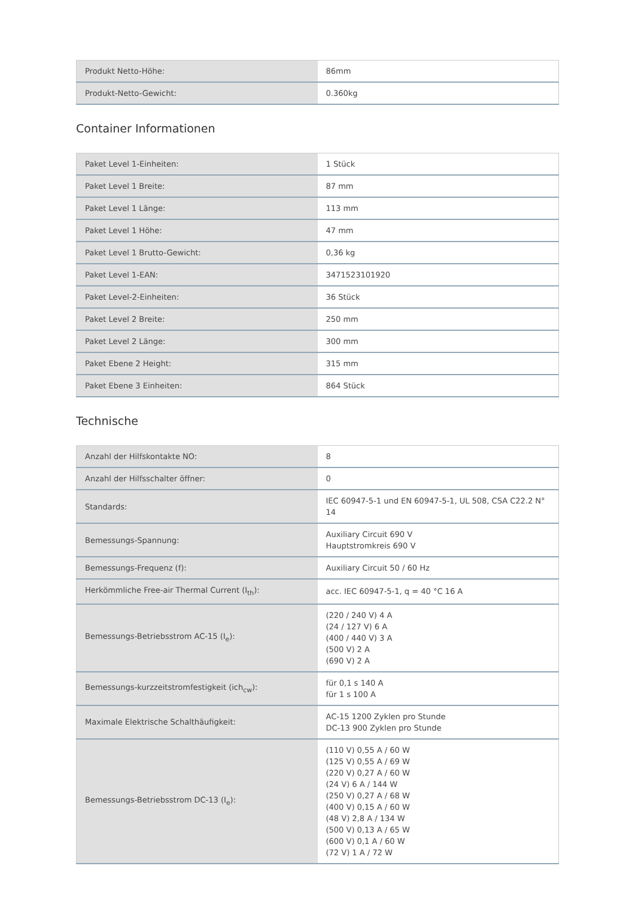| Produkt Netto-Höhe: | 86mm |
| Produkt-Netto-Gewicht: | 0.360kg |
Container Informationen
| Paket Level 1-Einheiten: | 1 Stück |
| Paket Level 1 Breite: | 87 mm |
| Paket Level 1 Länge: | 113 mm |
| Paket Level 1 Höhe: | 47 mm |
| Paket Level 1 Brutto-Gewicht: | 0,36 kg |
| Paket Level 1-EAN: | 3471523101920 |
| Paket Level-2-Einheiten: | 36 Stück |
| Paket Level 2 Breite: | 250 mm |
| Paket Level 2 Länge: | 300 mm |
| Paket Ebene 2 Height: | 315 mm |
| Paket Ebene 3 Einheiten: | 864 Stück |
Technische
| Anzahl der Hilfskontakte NO: | 8 |
| Anzahl der Hilfsschalter öffner: | 0 |
| Standards: | IEC 60947-5-1 und EN 60947-5-1, UL 508, CSA C22.2 N° 14 |
| Bemessungs-Spannung: | Auxiliary Circuit 690 V Hauptstromkreis 690 V |
| Bemessungs-Frequenz (f): | Auxiliary Circuit 50 / 60 Hz |
| Herkömmliche Free-air Thermal Current (I<sub>th</sub>): | acc. IEC 60947-5-1, q = 40 °C 16 A |
| Bemessungs-Betriebsstrom AC-15 (I<sub>e</sub>): | (220 / 240 V) 4 A (24 / 127 V) 6 A (400 / 440 V) 3 A (500 V) 2 A (690 V) 2 A |
| Bemessungs-kurzzeitstromfestigkeit (ich<sub>cw</sub>): | für 0,1 s 140 A für 1 s 100 A |
| Maximale Elektrische Schalthäufigkeit: | AC-15 1200 Zyklen pro Stunde DC-13 900 Zyklen pro Stunde |
| Bemessungs-Betriebsstrom DC-13 (I<sub>e</sub>): | (110 V) 0,55 A / 60 W (125 V) 0,55 A / 69 W (220 V) 0,27 A / 60 W (24 V) 6 A / 144 W (250 V) 0,27 A / 68 W (400 V) 0,15 A / 60 W (48 V) 2,8 A / 134 W (500 V) 0,13 A / 65 W (600 V) 0,1 A / 60 W (72 V) 1 A / 72 W |